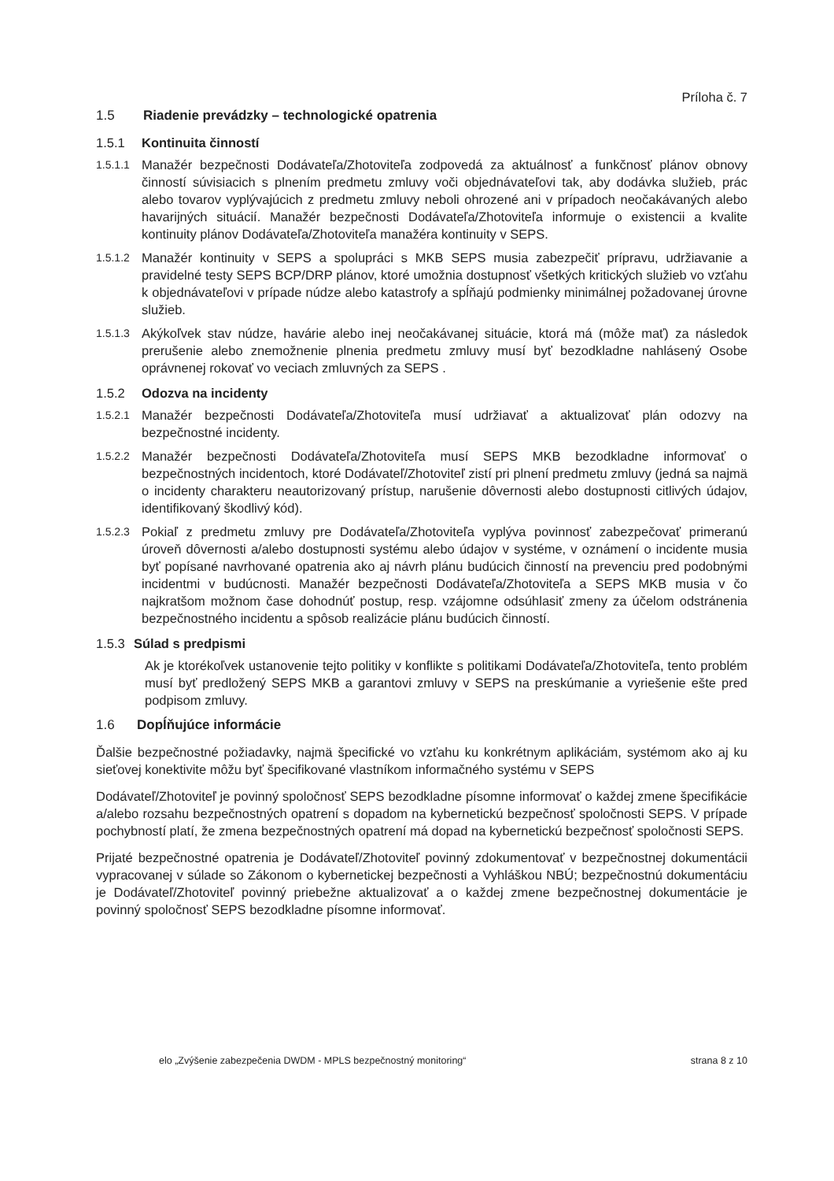Príloha č. 7
1.5 Riadenie prevádzky – technologické opatrenia
1.5.1 Kontinuita činností
1.5.1.1
Manažér bezpečnosti Dodávateľa/Zhotoviteľa zodpovedá za aktuálnosť a funkčnosť plánov obnovy činností súvisiacich s plnením predmetu zmluvy voči objednávateľovi tak, aby dodávka služieb, prác alebo tovarov vyplývajúcich z predmetu zmluvy neboli ohrozené ani v prípadoch neočakávaných alebo havarijných situácií. Manažér bezpečnosti Dodávateľa/Zhotoviteľa informuje o existencii a kvalite kontinuity plánov Dodávateľa/Zhotoviteľa manažéra kontinuity v SEPS.
1.5.1.2
Manažér kontinuity v SEPS a spolupráci s MKB SEPS musia zabezpečiť prípravu, udržiavanie a pravidelné testy SEPS BCP/DRP plánov, ktoré umožnia dostupnosť všetkých kritických služieb vo vzťahu k objednávateľovi v prípade núdze alebo katastrofy a spĺňajú podmienky minimálnej požadovanej úrovne služieb.
1.5.1.3
Akýkoľvek stav núdze, havárie alebo inej neočakávanej situácie, ktorá má (môže mať) za následok prerušenie alebo znemožnenie plnenia predmetu zmluvy musí byť bezodkladne nahlásený Osobe oprávnenej rokovať vo veciach zmluvných za SEPS .
1.5.2 Odozva na incidenty
1.5.2.1
Manažér bezpečnosti Dodávateľa/Zhotoviteľa musí udržiavať a aktualizovať plán odozvy na bezpečnostné incidenty.
1.5.2.2
Manažér bezpečnosti Dodávateľa/Zhotoviteľa musí SEPS MKB bezodkladne informovať o bezpečnostných incidentoch, ktoré Dodávateľ/Zhotoviteľ zistí pri plnení predmetu zmluvy (jedná sa najmä o incidenty charakteru neautorizovaný prístup, narušenie dôvernosti alebo dostupnosti citlivých údajov, identifikovaný škodlivý kód).
1.5.2.3
Pokiaľ z predmetu zmluvy pre Dodávateľa/Zhotoviteľa vyplýva povinnosť zabezpečovať primeranú úroveň dôvernosti a/alebo dostupnosti systému alebo údajov v systéme, v oznámení o incidente musia byť popísané navrhované opatrenia ako aj návrh plánu budúcich činností na prevenciu pred podobnými incidentmi v budúcnosti. Manažér bezpečnosti Dodávateľa/Zhotoviteľa a SEPS MKB musia v čo najkratšom možnom čase dohodnúť postup, resp. vzájomne odsúhlasiť zmeny za účelom odstránenia bezpečnostného incidentu a spôsob realizácie plánu budúcich činností.
1.5.3 Súlad s predpismi
Ak je ktorékoľvek ustanovenie tejto politiky v konflikte s politikami Dodávateľa/Zhotoviteľa, tento problém musí byť predložený SEPS MKB a garantovi zmluvy v SEPS na preskúmanie a vyriešenie ešte pred podpisom zmluvy.
1.6 Dopĺňujúce informácie
Ďalšie bezpečnostné požiadavky, najmä špecifické vo vzťahu ku konkrétnym aplikáciám, systémom ako aj ku sieťovej konektivite môžu byť špecifikované vlastníkom informačného systému v SEPS
Dodávateľ/Zhotoviteľ je povinný spoločnosť SEPS bezodkladne písomne informovať o každej zmene špecifikácie a/alebo rozsahu bezpečnostných opatrení s dopadom na kybernetickú bezpečnosť spoločnosti SEPS. V prípade pochybností platí, že zmena bezpečnostných opatrení má dopad na kybernetickú bezpečnosť spoločnosti SEPS.
Prijaté bezpečnostné opatrenia je Dodávateľ/Zhotoviteľ povinný zdokumentovať v bezpečnostnej dokumentácii vypracovanej v súlade so Zákonom o kybernetickej bezpečnosti a Vyhláškou NBÚ; bezpečnostnú dokumentáciu je Dodávateľ/Zhotoviteľ povinný priebežne aktualizovať a o každej zmene bezpečnostnej dokumentácie je povinný spoločnosť SEPS bezodkladne písomne informovať.
elo „Zvýšenie zabezpečenia DWDM - MPLS bezpečnostný monitoring“ strana 8 z 10